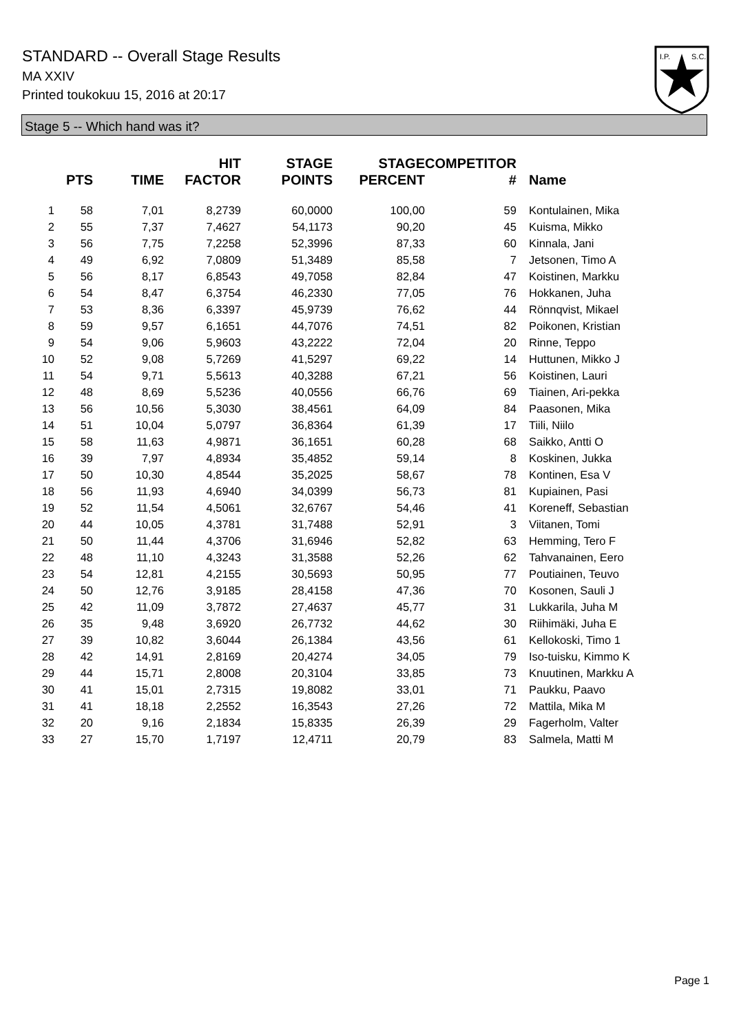STANDARD -- Overall Stage Results
MA XXIV
Printed toukokuu 15, 2016 at 20:17
I.P.
S.C.
Stage 5 -- Which hand was it?
| | PTS | TIME | HIT FACTOR | STAGE POINTS | STAGE PERCENT | COMPETITOR # | Name |
| --- | --- | --- | --- | --- | --- | --- | --- |
| 1 | 58 | 7,01 | 8,2739 | 60,0000 | 100,00 | 59 | Kontulainen, Mika |
| 2 | 55 | 7,37 | 7,4627 | 54,1173 | 90,20 | 45 | Kuisma, Mikko |
| 3 | 56 | 7,75 | 7,2258 | 52,3996 | 87,33 | 60 | Kinnala, Jani |
| 4 | 49 | 6,92 | 7,0809 | 51,3489 | 85,58 | 7 | Jetsonen, Timo A |
| 5 | 56 | 8,17 | 6,8543 | 49,7058 | 82,84 | 47 | Koistinen, Markku |
| 6 | 54 | 8,47 | 6,3754 | 46,2330 | 77,05 | 76 | Hokkanen, Juha |
| 7 | 53 | 8,36 | 6,3397 | 45,9739 | 76,62 | 44 | Rönnqvist, Mikael |
| 8 | 59 | 9,57 | 6,1651 | 44,7076 | 74,51 | 82 | Poikonen, Kristian |
| 9 | 54 | 9,06 | 5,9603 | 43,2222 | 72,04 | 20 | Rinne, Teppo |
| 10 | 52 | 9,08 | 5,7269 | 41,5297 | 69,22 | 14 | Huttunen, Mikko J |
| 11 | 54 | 9,71 | 5,5613 | 40,3288 | 67,21 | 56 | Koistinen, Lauri |
| 12 | 48 | 8,69 | 5,5236 | 40,0556 | 66,76 | 69 | Tiainen, Ari-pekka |
| 13 | 56 | 10,56 | 5,3030 | 38,4561 | 64,09 | 84 | Paasonen, Mika |
| 14 | 51 | 10,04 | 5,0797 | 36,8364 | 61,39 | 17 | Tiili, Niilo |
| 15 | 58 | 11,63 | 4,9871 | 36,1651 | 60,28 | 68 | Saikko, Antti O |
| 16 | 39 | 7,97 | 4,8934 | 35,4852 | 59,14 | 8 | Koskinen, Jukka |
| 17 | 50 | 10,30 | 4,8544 | 35,2025 | 58,67 | 78 | Kontinen, Esa V |
| 18 | 56 | 11,93 | 4,6940 | 34,0399 | 56,73 | 81 | Kupiainen, Pasi |
| 19 | 52 | 11,54 | 4,5061 | 32,6767 | 54,46 | 41 | Koreneff, Sebastian |
| 20 | 44 | 10,05 | 4,3781 | 31,7488 | 52,91 | 3 | Viitanen, Tomi |
| 21 | 50 | 11,44 | 4,3706 | 31,6946 | 52,82 | 63 | Hemming, Tero F |
| 22 | 48 | 11,10 | 4,3243 | 31,3588 | 52,26 | 62 | Tahvanainen, Eero |
| 23 | 54 | 12,81 | 4,2155 | 30,5693 | 50,95 | 77 | Poutiainen, Teuvo |
| 24 | 50 | 12,76 | 3,9185 | 28,4158 | 47,36 | 70 | Kosonen, Sauli J |
| 25 | 42 | 11,09 | 3,7872 | 27,4637 | 45,77 | 31 | Lukkarila, Juha M |
| 26 | 35 | 9,48 | 3,6920 | 26,7732 | 44,62 | 30 | Riihimäki, Juha E |
| 27 | 39 | 10,82 | 3,6044 | 26,1384 | 43,56 | 61 | Kellokoski, Timo 1 |
| 28 | 42 | 14,91 | 2,8169 | 20,4274 | 34,05 | 79 | Iso-tuisku, Kimmo K |
| 29 | 44 | 15,71 | 2,8008 | 20,3104 | 33,85 | 73 | Knuutinen, Markku A |
| 30 | 41 | 15,01 | 2,7315 | 19,8082 | 33,01 | 71 | Paukku, Paavo |
| 31 | 41 | 18,18 | 2,2552 | 16,3543 | 27,26 | 72 | Mattila, Mika M |
| 32 | 20 | 9,16 | 2,1834 | 15,8335 | 26,39 | 29 | Fagerholm, Valter |
| 33 | 27 | 15,70 | 1,7197 | 12,4711 | 20,79 | 83 | Salmela, Matti M |
Page 1